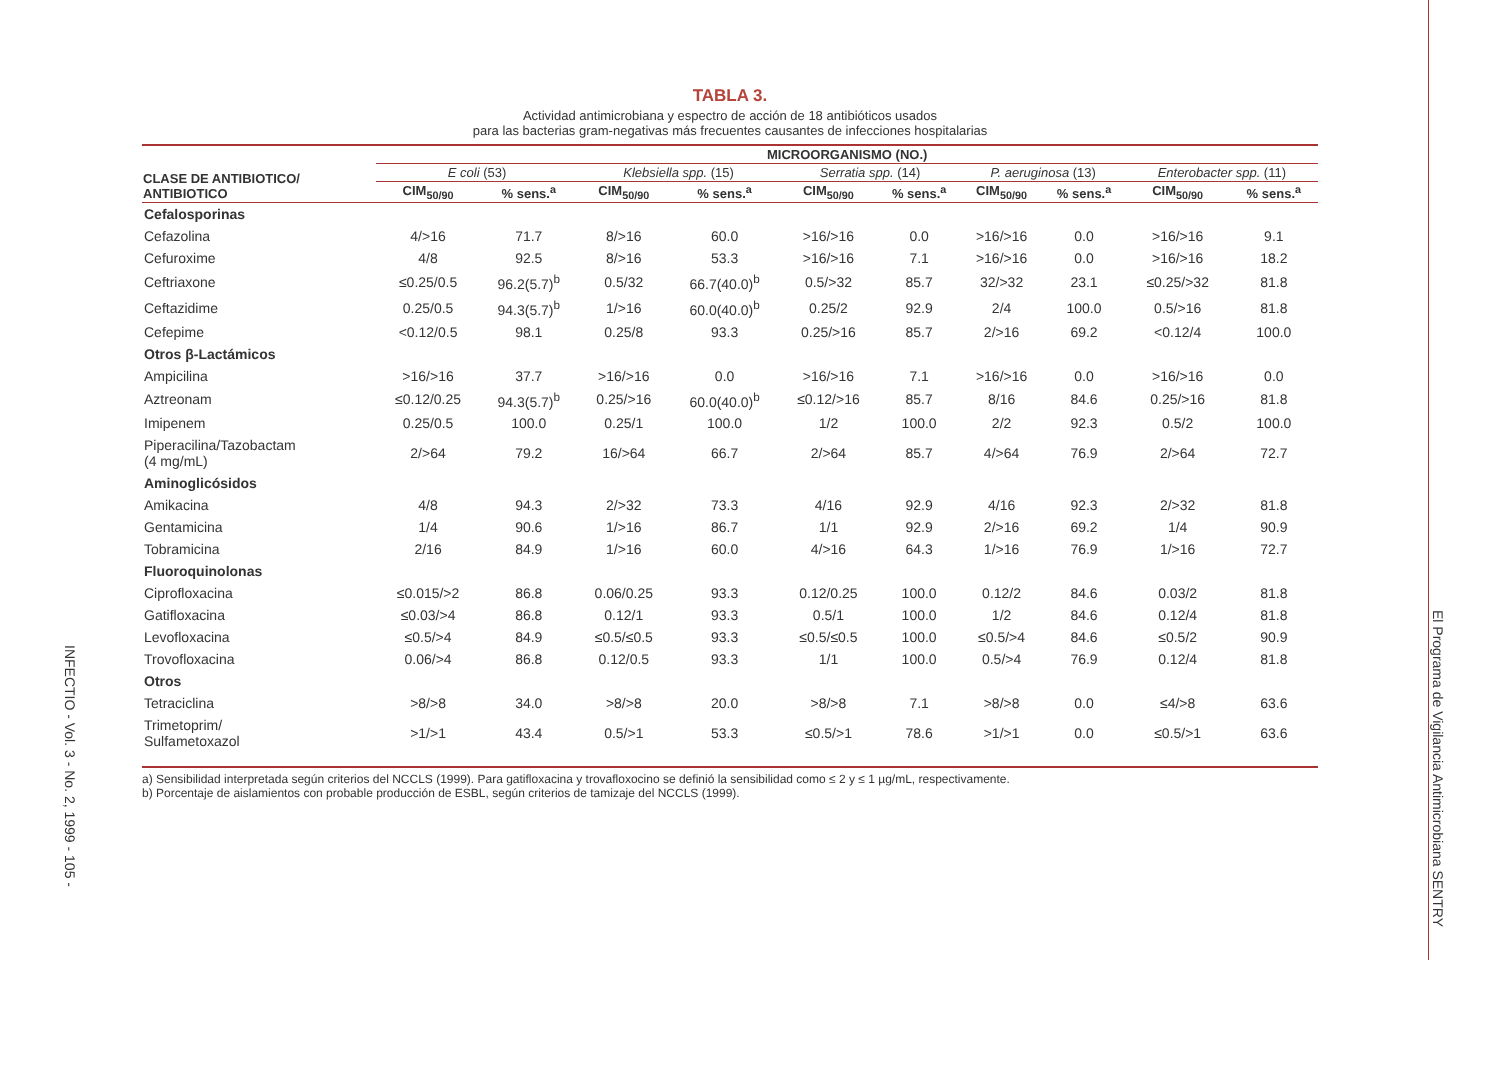TABLA 3.
Actividad antimicrobiana y espectro de acción de 18 antibióticos usados
para las bacterias gram-negativas más frecuentes causantes de infecciones hospitalarias
| CLASE DE ANTIBIOTICO/ ANTIBIOTICO | MICROORGANISMO (NO.) | | | | | | | | | |
| --- | --- | --- | --- | --- | --- | --- | --- | --- | --- | --- |
| | E coli (53) | | Klebsiella spp. (15) | | Serratia spp. (14) | | P. aeruginosa (13) | | Enterobacter spp. (11) | |
| | CIM<sub>50/90</sub> | % sens.<sup>a</sup> | CIM<sub>50/90</sub> | % sens.<sup>a</sup> | CIM<sub>50/90</sub> | % sens.<sup>a</sup> | CIM<sub>50/90</sub> | % sens.<sup>a</sup> | CIM<sub>50/90</sub> | % sens.<sup>a</sup> |
| Cefalosporinas | | | | | | | | | | |
| Cefazolina | 4/>16 | 71.7 | 8/>16 | 60.0 | >16/>16 | 0.0 | >16/>16 | 0.0 | >16/>16 | 9.1 |
| Cefuroxime | 4/8 | 92.5 | 8/>16 | 53.3 | >16/>16 | 7.1 | >16/>16 | 0.0 | >16/>16 | 18.2 |
| Ceftriaxone | ≤0.25/0.5 | 96.2(5.7)<sup>b</sup> | 0.5/32 | 66.7(40.0)<sup>b</sup> | 0.5/>32 | 85.7 | 32/>32 | 23.1 | ≤0.25/>32 | 81.8 |
| Ceftazidime | 0.25/0.5 | 94.3(5.7)<sup>b</sup> | 1/>16 | 60.0(40.0)<sup>b</sup> | 0.25/2 | 92.9 | 2/4 | 100.0 | 0.5/>16 | 81.8 |
| Cefepime | <0.12/0.5 | 98.1 | 0.25/8 | 93.3 | 0.25/>16 | 85.7 | 2/>16 | 69.2 | <0.12/4 | 100.0 |
| Otros β-Lactámicos | | | | | | | | | | |
| Ampicilina | >16/>16 | 37.7 | >16/>16 | 0.0 | >16/>16 | 7.1 | >16/>16 | 0.0 | >16/>16 | 0.0 |
| Aztreonam | ≤0.12/0.25 | 94.3(5.7)<sup>b</sup> | 0.25/>16 | 60.0(40.0)<sup>b</sup> | ≤0.12/>16 | 85.7 | 8/16 | 84.6 | 0.25/>16 | 81.8 |
| Imipenem | 0.25/0.5 | 100.0 | 0.25/1 | 100.0 | 1/2 | 100.0 | 2/2 | 92.3 | 0.5/2 | 100.0 |
| Piperacilina/Tazobactam (4 mg/mL) | 2/>64 | 79.2 | 16/>64 | 66.7 | 2/>64 | 85.7 | 4/>64 | 76.9 | 2/>64 | 72.7 |
| Aminoglicósidos | | | | | | | | | | |
| Amikacina | 4/8 | 94.3 | 2/>32 | 73.3 | 4/16 | 92.9 | 4/16 | 92.3 | 2/>32 | 81.8 |
| Gentamicina | 1/4 | 90.6 | 1/>16 | 86.7 | 1/1 | 92.9 | 2/>16 | 69.2 | 1/4 | 90.9 |
| Tobramicina | 2/16 | 84.9 | 1/>16 | 60.0 | 4/>16 | 64.3 | 1/>16 | 76.9 | 1/>16 | 72.7 |
| Fluoroquinolonas | | | | | | | | | | |
| Ciprofloxacina | ≤0.015/>2 | 86.8 | 0.06/0.25 | 93.3 | 0.12/0.25 | 100.0 | 0.12/2 | 84.6 | 0.03/2 | 81.8 |
| Gatifloxacina | ≤0.03/>4 | 86.8 | 0.12/1 | 93.3 | 0.5/1 | 100.0 | 1/2 | 84.6 | 0.12/4 | 81.8 |
| Levofloxacina | ≤0.5/>4 | 84.9 | ≤0.5/≤0.5 | 93.3 | ≤0.5/≤0.5 | 100.0 | ≤0.5/>4 | 84.6 | ≤0.5/2 | 90.9 |
| Trovofloxacina | 0.06/>4 | 86.8 | 0.12/0.5 | 93.3 | 1/1 | 100.0 | 0.5/>4 | 76.9 | 0.12/4 | 81.8 |
| Otros | | | | | | | | | | |
| Tetraciclina | >8/>8 | 34.0 | >8/>8 | 20.0 | >8/>8 | 7.1 | >8/>8 | 0.0 | ≤4/>8 | 63.6 |
| Trimetoprim/ Sulfametoxazol | >1/>1 | 43.4 | 0.5/>1 | 53.3 | ≤0.5/>1 | 78.6 | >1/>1 | 0.0 | ≤0.5/>1 | 63.6 |
a) Sensibilidad interpretada según criterios del NCCLS (1999). Para gatifloxacina y trovafloxocino se definió la sensibilidad como ≤ 2 y ≤ 1 µg/mL, respectivamente.
b) Porcentaje de aislamientos con probable producción de ESBL, según criterios de tamizaje del NCCLS (1999).
INFECTIO - Vol. 3 - No. 2, 1999 - 105 -
El Programa de Vigilancia Antimicrobiana SENTRY